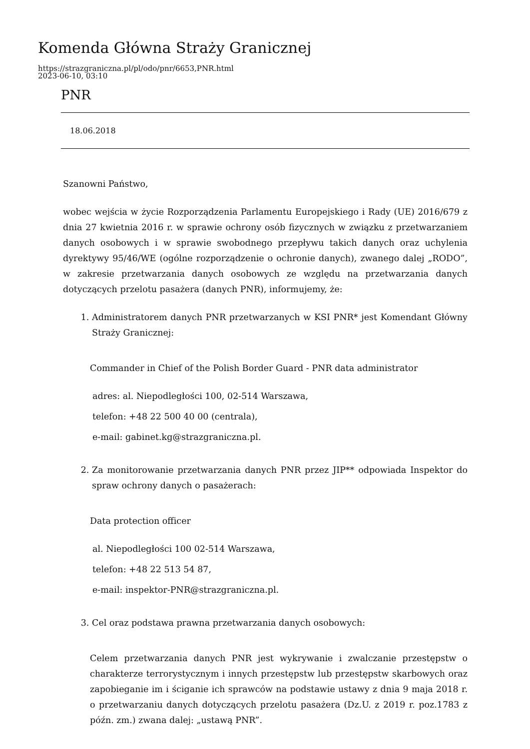Komenda Główna Straży Granicznej
https://strazgraniczna.pl/pl/odo/pnr/6653,PNR.html
2023-06-10, 03:10
PNR
18.06.2018
Szanowni Państwo,
wobec wejścia w życie Rozporządzenia Parlamentu Europejskiego i Rady (UE) 2016/679 z dnia 27 kwietnia 2016 r. w sprawie ochrony osób fizycznych w związku z przetwarzaniem danych osobowych i w sprawie swobodnego przepływu takich danych oraz uchylenia dyrektywy 95/46/WE (ogólne rozporządzenie o ochronie danych), zwanego dalej „RODO”, w zakresie przetwarzania danych osobowych ze względu na przetwarzania danych dotyczących przelotu pasażera (danych PNR), informujemy, że:
1. Administratorem danych PNR przetwarzanych w KSI PNR* jest Komendant Główny Straży Granicznej:
Commander in Chief of the Polish Border Guard - PNR data administrator
adres: al. Niepodległości 100, 02-514 Warszawa,
telefon: +48 22 500 40 00 (centrala),
e-mail: gabinet.kg@strazgraniczna.pl.
2. Za monitorowanie przetwarzania danych PNR przez JIP** odpowiada Inspektor do spraw ochrony danych o pasażerach:
Data protection officer
al. Niepodległości 100 02-514 Warszawa,
telefon: +48 22 513 54 87,
e-mail: inspektor-PNR@strazgraniczna.pl.
3. Cel oraz podstawa prawna przetwarzania danych osobowych:
Celem przetwarzania danych PNR jest wykrywanie i zwalczanie przestępstw o charakterze terrorystycznym i innych przestępstw lub przestępstw skarbowych oraz zapobieganie im i ściganie ich sprawców na podstawie ustawy z dnia 9 maja 2018 r. o przetwarzaniu danych dotyczących przelotu pasażera (Dz.U. z 2019 r. poz.1783 z późn. zm.) zwana dalej: „ustawą PNR”.